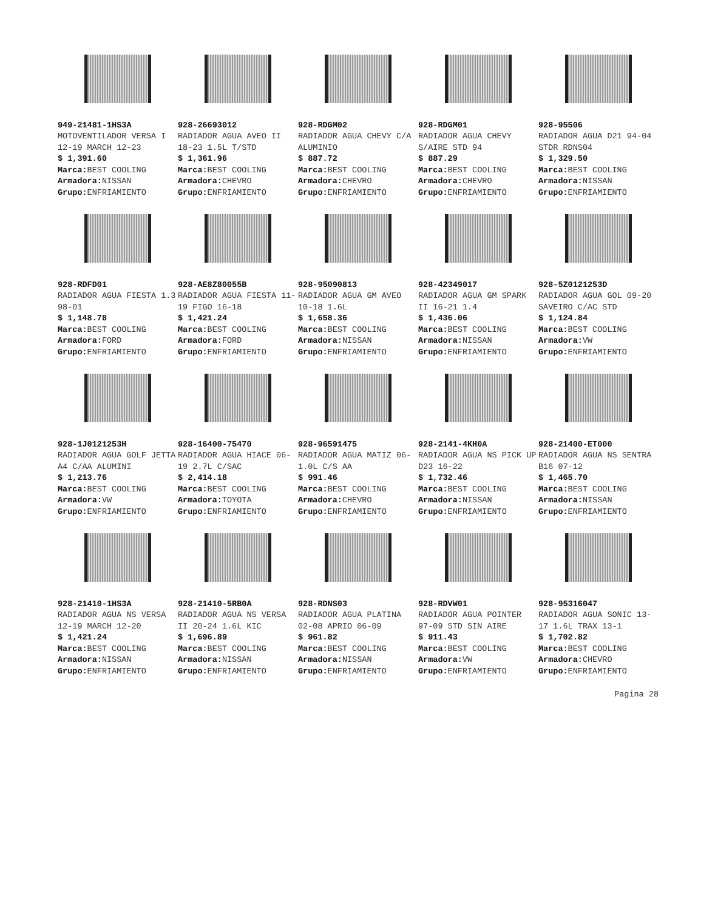949-21481-1HS3A
MOTOVENTILADOR VERSA I 12-19 MARCH 12-23
$ 1,391.60
Marca: BEST COOLING
Armadora: NISSAN
Grupo: ENFRIAMIENTO
928-26693012
RADIADOR AGUA AVEO II 18-23 1.5L T/STD
$ 1,361.96
Marca: BEST COOLING
Armadora: CHEVRO
Grupo: ENFRIAMIENTO
928-RDGM02
RADIADOR AGUA CHEVY C/A ALUMINIO
$ 887.72
Marca: BEST COOLING
Armadora: CHEVRO
Grupo: ENFRIAMIENTO
928-RDGM01
RADIADOR AGUA CHEVY S/AIRE STD 94
$ 887.29
Marca: BEST COOLING
Armadora: CHEVRO
Grupo: ENFRIAMIENTO
928-95506
RADIADOR AGUA D21 94-04 STDR RDNS04
$ 1,329.50
Marca: BEST COOLING
Armadora: NISSAN
Grupo: ENFRIAMIENTO
928-RDFD01
RADIADOR AGUA FIESTA 1.3 98-01
$ 1,148.78
Marca: BEST COOLING
Armadora: FORD
Grupo: ENFRIAMIENTO
928-AE8Z80055B
RADIADOR AGUA FIESTA 11-19 FIGO 16-18
$ 1,421.24
Marca: BEST COOLING
Armadora: FORD
Grupo: ENFRIAMIENTO
928-95090813
RADIADOR AGUA GM AVEO 10-18 1.6L
$ 1,658.36
Marca: BEST COOLING
Armadora: NISSAN
Grupo: ENFRIAMIENTO
928-42349017
RADIADOR AGUA GM SPARK II 16-21 1.4
$ 1,436.06
Marca: BEST COOLING
Armadora: NISSAN
Grupo: ENFRIAMIENTO
928-5Z0121253D
RADIADOR AGUA GOL 09-20 SAVEIRO C/AC STD
$ 1,124.84
Marca: BEST COOLING
Armadora: VW
Grupo: ENFRIAMIENTO
928-1J0121253H
RADIADOR AGUA GOLF JETTA A4 C/AA ALUMINI
$ 1,213.76
Marca: BEST COOLING
Armadora: VW
Grupo: ENFRIAMIENTO
928-16400-75470
RADIADOR AGUA HIACE 06-19 2.7L C/SAC
$ 2,414.18
Marca: BEST COOLING
Armadora: TOYOTA
Grupo: ENFRIAMIENTO
928-96591475
RADIADOR AGUA MATIZ 06- 1.0L C/S AA
$ 991.46
Marca: BEST COOLING
Armadora: CHEVRO
Grupo: ENFRIAMIENTO
928-2141-4KH0A
RADIADOR AGUA NS PICK UP D23 16-22
$ 1,732.46
Marca: BEST COOLING
Armadora: NISSAN
Grupo: ENFRIAMIENTO
928-21400-ET000
RADIADOR AGUA NS SENTRA B16 07-12
$ 1,465.70
Marca: BEST COOLING
Armadora: NISSAN
Grupo: ENFRIAMIENTO
928-21410-1HS3A
RADIADOR AGUA NS VERSA 12-19 MARCH 12-20
$ 1,421.24
Marca: BEST COOLING
Armadora: NISSAN
Grupo: ENFRIAMIENTO
928-21410-5RB0A
RADIADOR AGUA NS VERSA II 20-24 1.6L KIC
$ 1,696.89
Marca: BEST COOLING
Armadora: NISSAN
Grupo: ENFRIAMIENTO
928-RDNS03
RADIADOR AGUA PLATINA 02-08 APRIO 06-09
$ 961.82
Marca: BEST COOLING
Armadora: NISSAN
Grupo: ENFRIAMIENTO
928-RDVW01
RADIADOR AGUA POINTER 97-09 STD SIN AIRE
$ 911.43
Marca: BEST COOLING
Armadora: VW
Grupo: ENFRIAMIENTO
928-95316047
RADIADOR AGUA SONIC 13-17 1.6L TRAX 13-1
$ 1,702.82
Marca: BEST COOLING
Armadora: CHEVRO
Grupo: ENFRIAMIENTO
Pagina 28